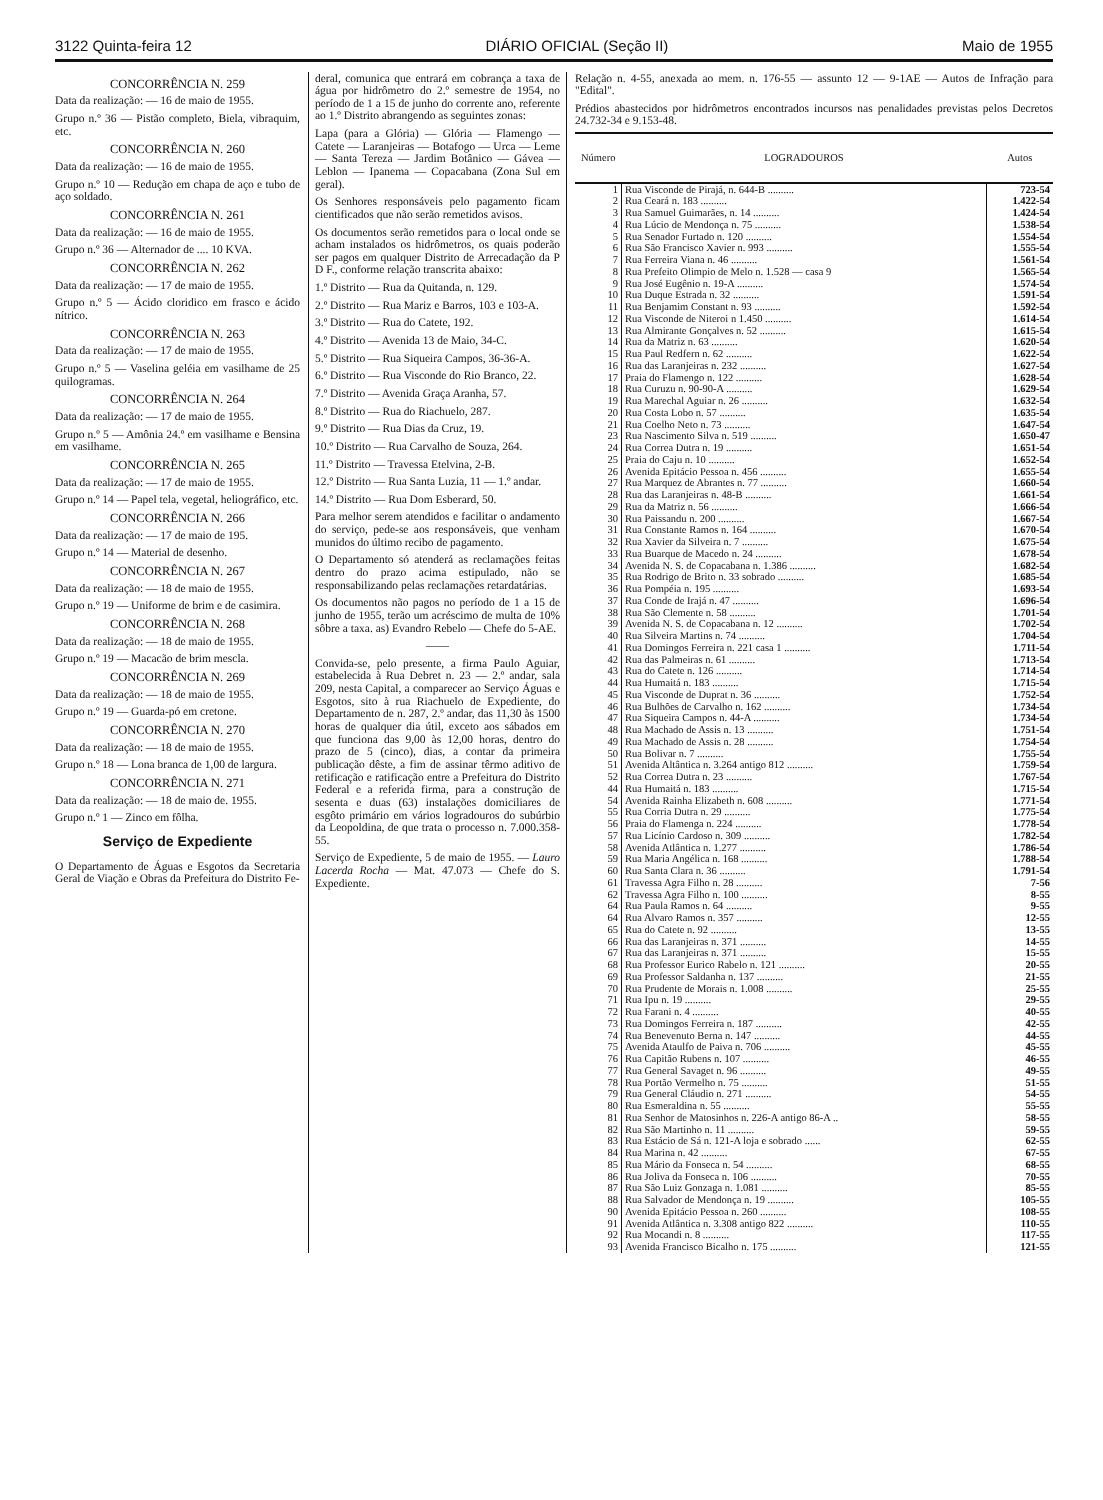3122 Quinta-feira 12 DIÁRIO OFICIAL (Seção II) Maio de 1955
CONCORRÊNCIA N. 259
Data da realização: — 16 de maio de 1955.
Grupo n.º 36 — Pistão completo, Biela, vibraquim, etc.
CONCORRÊNCIA N. 260
Data da realização: — 16 de maio de 1955.
Grupo n.º 10 — Redução em chapa de aço e tubo de aço soldado.
CONCORRÊNCIA N. 261
Data da realização: — 16 de maio de 1955.
Grupo n.º 36 — Alternador de .... 10 KVA.
CONCORRÊNCIA N. 262
Data da realização: — 17 de maio de 1955.
Grupo n.º 5 — Ácido cloridico em frasco e ácido nítrico.
CONCORRÊNCIA N. 263
Data da realização: — 17 de maio de 1955.
Grupo n.º 5 — Vaselina geléia em vasilhame de 25 quilogramas.
CONCORRÊNCIA N. 264
Data da realização: — 17 de maio de 1955.
Grupo n.º 5 — Amônia 24.º em vasilhame e Bensina em vasilhame.
CONCORRÊNCIA N. 265
Data da realização: — 17 de maio de 1955.
Grupo n.º 14 — Papel tela, vegetal, heliográfico, etc.
CONCORRÊNCIA N. 266
Data da realização: — 17 de maio de 195.
Grupo n.º 14 — Material de desenho.
CONCORRÊNCIA N. 267
Data da realização: — 18 de maio de 1955.
Grupo n.º 19 — Uniforme de brim e de casimira.
CONCORRÊNCIA N. 268
Data da realização: — 18 de maio de 1955.
Grupo n.º 19 — Macacão de brim mescla.
CONCORRÊNCIA N. 269
Data da realização: — 18 de maio de 1955.
Grupo n.º 19 — Guarda-pó em cretone.
CONCORRÊNCIA N. 270
Data da realização: — 18 de maio de 1955.
Grupo n.º 18 — Lona branca de 1,00 de largura.
CONCORRÊNCIA N. 271
Data da realização: — 18 de maio de. 1955.
Grupo n.º 1 — Zinco em fôlha.
Serviço de Expediente
O Departamento de Águas e Esgotos da Secretaria Geral de Viação e Obras da Prefeitura do Distrito Fe-
deral, comunica que entrará em cobrança a taxa de água por hidrômetro do 2.º semestre de 1954, no período de 1 a 15 de junho do corrente ano, referente ao 1.º Distrito abrangendo as seguintes zonas:
Lapa (para a Glória) — Glória — Flamengo — Catete — Laranjeiras — Botafogo — Urca — Leme — Santa Tereza — Jardim Botânico — Gávea — Leblon — Ipanema — Copacabana (Zona Sul em geral).
Os Senhores responsáveis pelo pagamento ficam cientificados que não serão remetidos avisos.
Os documentos serão remetidos para o local onde se acham instalados os hidrômetros, os quais poderão ser pagos em qualquer Distrito de Arrecadação da P D F., conforme relação transcrita abaixo:
1.º Distrito — Rua da Quitanda, n. 129.
2.º Distrito — Rua Mariz e Barros, 103 e 103-A.
3.º Distrito — Rua do Catete, 192.
4.º Distrito — Avenida 13 de Maio, 34-C.
5.º Distrito — Rua Siqueira Campos, 36-36-A.
6.º Distrito — Rua Visconde do Rio Branco, 22.
7.º Distrito — Avenida Graça Aranha, 57.
8.º Distrito — Rua do Riachuelo, 287.
9.º Distrito — Rua Dias da Cruz, 19.
10.º Distrito — Rua Carvalho de Souza, 264.
11.º Distrito — Travessa Etelvina, 2-B.
12.º Distrito — Rua Santa Luzia, 11 — 1.º andar.
14.º Distrito — Rua Dom Esberard, 50.
Para melhor serem atendidos e facilitar o andamento do serviço, pede-se aos responsáveis, que venham munidos do último recibo de pagamento.
O Departamento só atenderá as reclamações feitas dentro do prazo acima estipulado, não se responsabilizando pelas reclamações retardatárias.
Os documentos não pagos no período de 1 a 15 de junho de 1955, terão um acréscimo de multa de 10% sôbre a taxa. as) Evandro Rebelo — Chefe do 5-AE.
——
Convida-se, pelo presente, a firma Paulo Aguiar, estabelecida à Rua Debret n. 23 — 2.º andar, sala 209, nesta Capital, a comparecer ao Serviço Águas e Esgotos, sito à rua Riachuelo de Expediente, do Departamento de n. 287, 2.º andar, das 11,30 às 1500 horas de qualquer dia útil, exceto aos sábados em que funciona das 9,00 às 12,00 horas, dentro do prazo de 5 (cinco), dias, a contar da primeira publicação dêste, a fim de assinar têrmo aditivo de retificação e ratificação entre a Prefeitura do Distrito Federal e a referida firma, para a construção de sesenta e duas (63) instalações domiciliares de esgôto primário em vários logradouros do subúrbio da Leopoldina, de que trata o processo n. 7.000.358-55.
Serviço de Expediente, 5 de maio de 1955. — Lauro Lacerda Rocha — Mat. 47.073 — Chefe do S. Expediente.
Relação n. 4-55, anexada ao mem. n. 176-55 — assunto 12 — 9-1AE — Autos de Infração para "Edital".
Prédios abastecidos por hidrômetros encontrados incursos nas penalidades previstas pelos Decretos 24.732-34 e 9.153-48.
| Número | LOGRADOUROS | Autos |
| --- | --- | --- |
| 1 | Rua Visconde de Pirajá, n. 644-B .......... | 723-54 |
| 2 | Rua Ceará n. 183 .......... | 1.422-54 |
| 3 | Rua Samuel Guimarães, n. 14 .......... | 1.424-54 |
| 4 | Rua Lúcio de Mendonça n. 75 .......... | 1.538-54 |
| 5 | Rua Senador Furtado n. 120 .......... | 1.554-54 |
| 6 | Rua São Francisco Xavier n. 993 .......... | 1.555-54 |
| 7 | Rua Ferreira Viana n. 46 .......... | 1.561-54 |
| 8 | Rua Prefeito Olimpio de Melo n. 1.528 — casa 9 | 1.565-54 |
| 9 | Rua José Eugênio n. 19-A .......... | 1.574-54 |
| 10 | Rua Duque Estrada n. 32 .......... | 1.591-54 |
| 11 | Rua Benjamim Constant n. 93 .......... | 1.592-54 |
| 12 | Rua Visconde de Niteroi n 1.450 .......... | 1.614-54 |
| 13 | Rua Almirante Gonçalves n. 52 .......... | 1.615-54 |
| 14 | Rua da Matriz n. 63 .......... | 1.620-54 |
| 15 | Rua Paul Redfern n. 62 .......... | 1.622-54 |
| 16 | Rua das Laranjeiras n. 232 .......... | 1.627-54 |
| 17 | Praia do Flamengo n. 122 .......... | 1.628-54 |
| 18 | Rua Curuzu n. 90-90-A .......... | 1.629-54 |
| 19 | Rua Marechal Aguiar n. 26 .......... | 1.632-54 |
| 20 | Rua Costa Lobo n. 57 .......... | 1.635-54 |
| 21 | Rua Coelho Neto n. 73 .......... | 1.647-54 |
| 23 | Rua Nascimento Silva n. 519 .......... | 1.650-47 |
| 24 | Rua Correa Dutra n. 19 .......... | 1.651-54 |
| 25 | Praia do Caju n. 10 .......... | 1.652-54 |
| 26 | Avenida Epitácio Pessoa n. 456 .......... | 1.655-54 |
| 27 | Rua Marquez de Abrantes n. 77 .......... | 1.660-54 |
| 28 | Rua das Laranjeiras n. 48-B .......... | 1.661-54 |
| 29 | Rua da Matriz n. 56 .......... | 1.666-54 |
| 30 | Rua Paissandu n. 200 .......... | 1.667-54 |
| 31 | Rua Constante Ramos n. 164 .......... | 1.670-54 |
| 32 | Rua Xavier da Silveira n. 7 .......... | 1.675-54 |
| 33 | Rua Buarque de Macedo n. 24 .......... | 1.678-54 |
| 34 | Avenida N. S. de Copacabana n. 1.386 .......... | 1.682-54 |
| 35 | Rua Rodrigo de Brito n. 33 sobrado .......... | 1.685-54 |
| 36 | Rua Pompéia n. 195 .......... | 1.693-54 |
| 37 | Rua Conde de Irajá n. 47 .......... | 1.696-54 |
| 38 | Rua São Clemente n. 58 .......... | 1.701-54 |
| 39 | Avenida N. S. de Copacabana n. 12 .......... | 1.702-54 |
| 40 | Rua Silveira Martins n. 74 .......... | 1.704-54 |
| 41 | Rua Domingos Ferreira n. 221 casa 1 .......... | 1.711-54 |
| 42 | Rua das Palmeiras n. 61 .......... | 1.713-54 |
| 43 | Rua do Catete n. 126 .......... | 1.714-54 |
| 44 | Rua Humaitá n. 183 .......... | 1.715-54 |
| 45 | Rua Visconde de Duprat n. 36 .......... | 1.752-54 |
| 46 | Rua Bulhões de Carvalho n. 162 .......... | 1.734-54 |
| 47 | Rua Siqueira Campos n. 44-A .......... | 1.734-54 |
| 48 | Rua Machado de Assis n. 13 .......... | 1.751-54 |
| 49 | Rua Machado de Assis n. 28 .......... | 1.754-54 |
| 50 | Rua Bolivar n. 7 .......... | 1.755-54 |
| 51 | Avenida Altântica n. 3.264 antigo 812 .......... | 1.759-54 |
| 52 | Rua Correa Dutra n. 23 .......... | 1.767-54 |
| 44 | Rua Humaitá n. 183 .......... | 1.715-54 |
| 54 | Avenida Rainha Elizabeth n. 608 .......... | 1.771-54 |
| 55 | Rua Corria Dutra n. 29 .......... | 1.775-54 |
| 56 | Praia do Flamenga n. 224 .......... | 1.778-54 |
| 57 | Rua Licínio Cardoso n. 309 .......... | 1.782-54 |
| 58 | Avenida Atlântica n. 1.277 .......... | 1.786-54 |
| 59 | Rua Maria Angélica n. 168 .......... | 1.788-54 |
| 60 | Rua Santa Clara n. 36 .......... | 1.791-54 |
| 61 | Travessa Agra Filho n. 28 .......... | 7-56 |
| 62 | Travessa Agra Filho n. 100 .......... | 8-55 |
| 64 | Rua Paula Ramos n. 64 .......... | 9-55 |
| 64 | Rua Alvaro Ramos n. 357 .......... | 12-55 |
| 65 | Rua do Catete n. 92 .......... | 13-55 |
| 66 | Rua das Laranjeiras n. 371 .......... | 14-55 |
| 67 | Rua das Laranjeiras n. 371 .......... | 15-55 |
| 68 | Rua Professor Eurico Rabelo n. 121 .......... | 20-55 |
| 69 | Rua Professor Saldanha n. 137 .......... | 21-55 |
| 70 | Rua Prudente de Morais n. 1.008 .......... | 25-55 |
| 71 | Rua Ipu n. 19 .......... | 29-55 |
| 72 | Rua Farani n. 4 .......... | 40-55 |
| 73 | Rua Domingos Ferreira n. 187 .......... | 42-55 |
| 74 | Rua Benevenuto Berna n. 147 .......... | 44-55 |
| 75 | Avenida Ataulfo de Paiva n. 706 .......... | 45-55 |
| 76 | Rua Capitão Rubens n. 107 .......... | 46-55 |
| 77 | Rua General Savaget n. 96 .......... | 49-55 |
| 78 | Rua Portão Vermelho n. 75 .......... | 51-55 |
| 79 | Rua General Cláudio n. 271 .......... | 54-55 |
| 80 | Rua Esmeraldina n. 55 .......... | 55-55 |
| 81 | Rua Senhor de Matosinhos n. 226-A antigo 86-A .. | 58-55 |
| 82 | Rua São Martinho n. 11 .......... | 59-55 |
| 83 | Rua Estácio de Sá n. 121-A loja e sobrado ...... | 62-55 |
| 84 | Rua Marina n. 42 .......... | 67-55 |
| 85 | Rua Mário da Fonseca n. 54 .......... | 68-55 |
| 86 | Rua Joliva da Fonseca n. 106 .......... | 70-55 |
| 87 | Rua São Luiz Gonzaga n. 1.081 .......... | 85-55 |
| 88 | Rua Salvador de Mendonça n. 19 .......... | 105-55 |
| 90 | Avenida Epitácio Pessoa n. 260 .......... | 108-55 |
| 91 | Avenida Atlântica n. 3.308 antigo 822 .......... | 110-55 |
| 92 | Rua Mocandi n. 8 .......... | 117-55 |
| 93 | Avenida Francisco Bicalho n. 175 .......... | 121-55 |